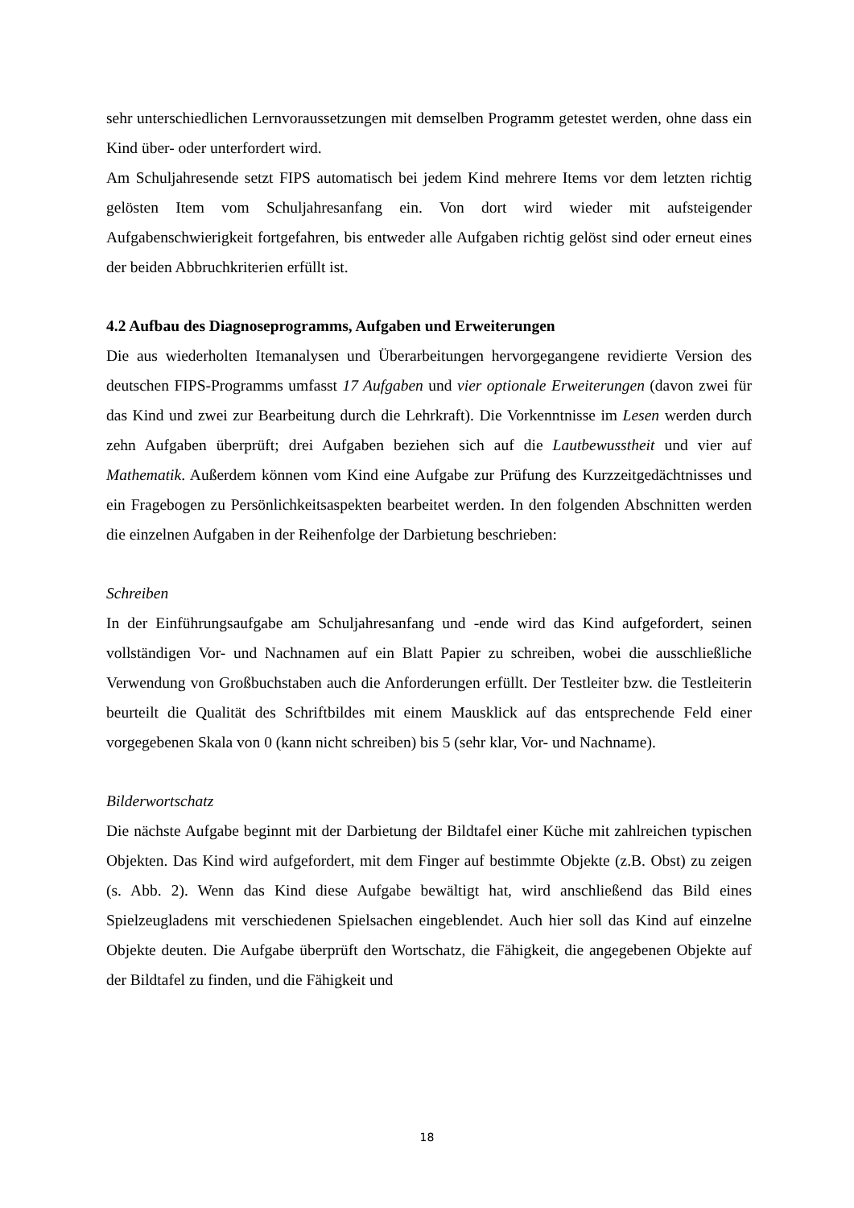sehr unterschiedlichen Lernvoraussetzungen mit demselben Programm getestet werden, ohne dass ein Kind über- oder unterfordert wird.
Am Schuljahresende setzt FIPS automatisch bei jedem Kind mehrere Items vor dem letzten richtig gelösten Item vom Schuljahresanfang ein. Von dort wird wieder mit aufsteigender Aufgabenschwierigkeit fortgefahren, bis entweder alle Aufgaben richtig gelöst sind oder erneut eines der beiden Abbruchkriterien erfüllt ist.
4.2 Aufbau des Diagnoseprogramms, Aufgaben und Erweiterungen
Die aus wiederholten Itemanalysen und Überarbeitungen hervorgegangene revidierte Version des deutschen FIPS-Programms umfasst 17 Aufgaben und vier optionale Erweiterungen (davon zwei für das Kind und zwei zur Bearbeitung durch die Lehrkraft). Die Vorkenntnisse im Lesen werden durch zehn Aufgaben überprüft; drei Aufgaben beziehen sich auf die Lautbewusstheit und vier auf Mathematik. Außerdem können vom Kind eine Aufgabe zur Prüfung des Kurzzeitgedächtnisses und ein Fragebogen zu Persönlichkeitsaspekten bearbeitet werden. In den folgenden Abschnitten werden die einzelnen Aufgaben in der Reihenfolge der Darbietung beschrieben:
Schreiben
In der Einführungsaufgabe am Schuljahresanfang und -ende wird das Kind aufgefordert, seinen vollständigen Vor- und Nachnamen auf ein Blatt Papier zu schreiben, wobei die ausschließliche Verwendung von Großbuchstaben auch die Anforderungen erfüllt. Der Testleiter bzw. die Testleiterin beurteilt die Qualität des Schriftbildes mit einem Mausklick auf das entsprechende Feld einer vorgegebenen Skala von 0 (kann nicht schreiben) bis 5 (sehr klar, Vor- und Nachname).
Bilderwortschatz
Die nächste Aufgabe beginnt mit der Darbietung der Bildtafel einer Küche mit zahlreichen typischen Objekten. Das Kind wird aufgefordert, mit dem Finger auf bestimmte Objekte (z.B. Obst) zu zeigen (s. Abb. 2). Wenn das Kind diese Aufgabe bewältigt hat, wird anschließend das Bild eines Spielzeugladens mit verschiedenen Spielsachen eingeblendet. Auch hier soll das Kind auf einzelne Objekte deuten. Die Aufgabe überprüft den Wortschatz, die Fähigkeit, die angegebenen Objekte auf der Bildtafel zu finden, und die Fähigkeit und
18